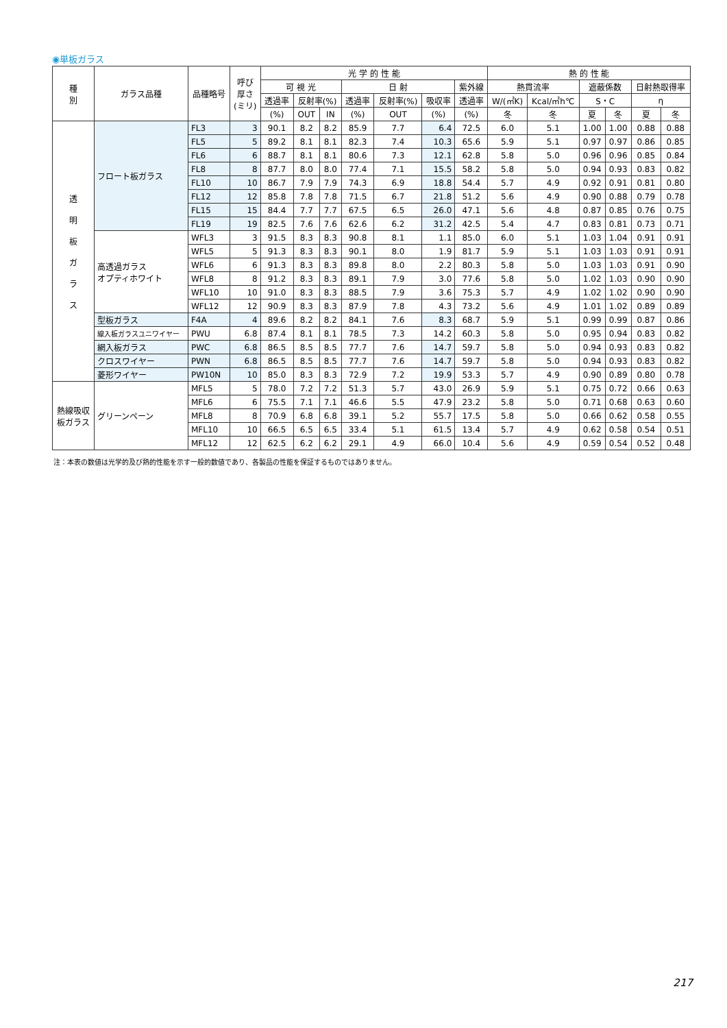◉単板ガラス
| 種 別 | ガラス品種 | 品種略号 | 呼び 厚さ (ミリ) | 光 学 的 性 能 | | | | | | | 熱 的 性 能 | | | | | |
| --- | --- | --- | --- | --- | --- | --- | --- | --- | --- | --- | --- | --- | --- | --- | --- | --- |
| | | | | 可 視 光 | | | 日 射 | | | 紫外線 | 熱貫流率 | | 遮蔽係数 | | 日射熱取得率 | |
| | | | | 透過率 | 反射率(%) | | 透過率 | 反射率(%) | 吸収率 | 透過率 | W/(㎡K) | Kcal/㎡h℃ | S・C | | η | |
| | | | | (%) | OUT | IN | (%) | OUT | (%) | (%) | 冬 | 冬 | 夏 | 冬 | 夏 | 冬 |
| 透 明 板 ガ ラ ス | フロート板ガラス | FL3 | 3 | 90.1 | 8.2 | 8.2 | 85.9 | 7.7 | 6.4 | 72.5 | 6.0 | 5.1 | 1.00 | 1.00 | 0.88 | 0.88 |
| | | FL5 | 5 | 89.2 | 8.1 | 8.1 | 82.3 | 7.4 | 10.3 | 65.6 | 5.9 | 5.1 | 0.97 | 0.97 | 0.86 | 0.85 |
| | | FL6 | 6 | 88.7 | 8.1 | 8.1 | 80.6 | 7.3 | 12.1 | 62.8 | 5.8 | 5.0 | 0.96 | 0.96 | 0.85 | 0.84 |
| | | FL8 | 8 | 87.7 | 8.0 | 8.0 | 77.4 | 7.1 | 15.5 | 58.2 | 5.8 | 5.0 | 0.94 | 0.93 | 0.83 | 0.82 |
| | | FL10 | 10 | 86.7 | 7.9 | 7.9 | 74.3 | 6.9 | 18.8 | 54.4 | 5.7 | 4.9 | 0.92 | 0.91 | 0.81 | 0.80 |
| | | FL12 | 12 | 85.8 | 7.8 | 7.8 | 71.5 | 6.7 | 21.8 | 51.2 | 5.6 | 4.9 | 0.90 | 0.88 | 0.79 | 0.78 |
| | | FL15 | 15 | 84.4 | 7.7 | 7.7 | 67.5 | 6.5 | 26.0 | 47.1 | 5.6 | 4.8 | 0.87 | 0.85 | 0.76 | 0.75 |
| | | FL19 | 19 | 82.5 | 7.6 | 7.6 | 62.6 | 6.2 | 31.2 | 42.5 | 5.4 | 4.7 | 0.83 | 0.81 | 0.73 | 0.71 |
| | 高透過ガラス オプティホワイト | WFL3 | 3 | 91.5 | 8.3 | 8.3 | 90.8 | 8.1 | 1.1 | 85.0 | 6.0 | 5.1 | 1.03 | 1.04 | 0.91 | 0.91 |
| | | WFL5 | 5 | 91.3 | 8.3 | 8.3 | 90.1 | 8.0 | 1.9 | 81.7 | 5.9 | 5.1 | 1.03 | 1.03 | 0.91 | 0.91 |
| | | WFL6 | 6 | 91.3 | 8.3 | 8.3 | 89.8 | 8.0 | 2.2 | 80.3 | 5.8 | 5.0 | 1.03 | 1.03 | 0.91 | 0.90 |
| | | WFL8 | 8 | 91.2 | 8.3 | 8.3 | 89.1 | 7.9 | 3.0 | 77.6 | 5.8 | 5.0 | 1.02 | 1.03 | 0.90 | 0.90 |
| | | WFL10 | 10 | 91.0 | 8.3 | 8.3 | 88.5 | 7.9 | 3.6 | 75.3 | 5.7 | 4.9 | 1.02 | 1.02 | 0.90 | 0.90 |
| | | WFL12 | 12 | 90.9 | 8.3 | 8.3 | 87.9 | 7.8 | 4.3 | 73.2 | 5.6 | 4.9 | 1.01 | 1.02 | 0.89 | 0.89 |
| | 型板ガラス | F4A | 4 | 89.6 | 8.2 | 8.2 | 84.1 | 7.6 | 8.3 | 68.7 | 5.9 | 5.1 | 0.99 | 0.99 | 0.87 | 0.86 |
| | 線入板ガラスユニワイヤー | PWU | 6.8 | 87.4 | 8.1 | 8.1 | 78.5 | 7.3 | 14.2 | 60.3 | 5.8 | 5.0 | 0.95 | 0.94 | 0.83 | 0.82 |
| | 網入板ガラス | PWC | 6.8 | 86.5 | 8.5 | 8.5 | 77.7 | 7.6 | 14.7 | 59.7 | 5.8 | 5.0 | 0.94 | 0.93 | 0.83 | 0.82 |
| | クロスワイヤー | PWN | 6.8 | 86.5 | 8.5 | 8.5 | 77.7 | 7.6 | 14.7 | 59.7 | 5.8 | 5.0 | 0.94 | 0.93 | 0.83 | 0.82 |
| | 菱形ワイヤー | PW10N | 10 | 85.0 | 8.3 | 8.3 | 72.9 | 7.2 | 19.9 | 53.3 | 5.7 | 4.9 | 0.90 | 0.89 | 0.80 | 0.78 |
| 熱線吸収 板ガラス | グリーンペーン | MFL5 | 5 | 78.0 | 7.2 | 7.2 | 51.3 | 5.7 | 43.0 | 26.9 | 5.9 | 5.1 | 0.75 | 0.72 | 0.66 | 0.63 |
| | | MFL6 | 6 | 75.5 | 7.1 | 7.1 | 46.6 | 5.5 | 47.9 | 23.2 | 5.8 | 5.0 | 0.71 | 0.68 | 0.63 | 0.60 |
| | | MFL8 | 8 | 70.9 | 6.8 | 6.8 | 39.1 | 5.2 | 55.7 | 17.5 | 5.8 | 5.0 | 0.66 | 0.62 | 0.58 | 0.55 |
| | | MFL10 | 10 | 66.5 | 6.5 | 6.5 | 33.4 | 5.1 | 61.5 | 13.4 | 5.7 | 4.9 | 0.62 | 0.58 | 0.54 | 0.51 |
| | | MFL12 | 12 | 62.5 | 6.2 | 6.2 | 29.1 | 4.9 | 66.0 | 10.4 | 5.6 | 4.9 | 0.59 | 0.54 | 0.52 | 0.48 |
注：本表の数値は光学的及び熱的性能を示す一般的数値であり、各製品の性能を保証するものではありません。
217